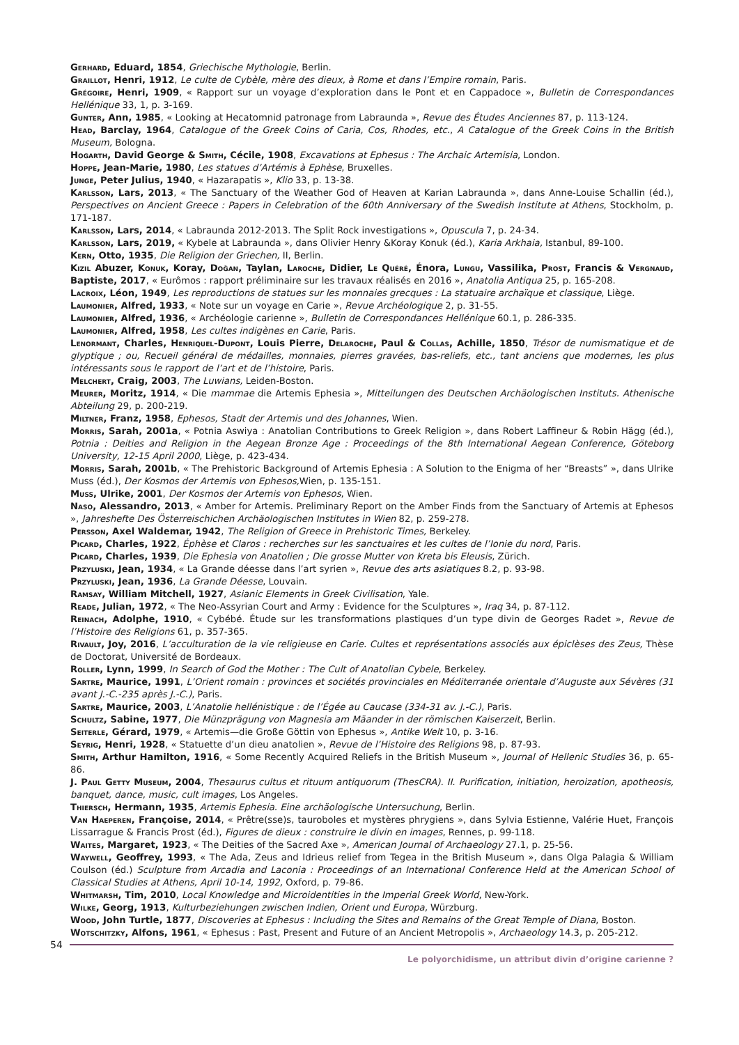Gerhard, Eduard, 1854, Griechische Mythologie, Berlin.
Graillot, Henri, 1912, Le culte de Cybèle, mère des dieux, à Rome et dans l’Empire romain, Paris.
Grégoire, Henri, 1909, « Rapport sur un voyage d’exploration dans le Pont et en Cappadoce », Bulletin de Correspondances Hellénique 33, 1, p. 3-169.
Gunter, Ann, 1985, « Looking at Hecatomnid patronage from Labraunda », Revue des Études Anciennes 87, p. 113-124.
Head, Barclay, 1964, Catalogue of the Greek Coins of Caria, Cos, Rhodes, etc., A Catalogue of the Greek Coins in the British Museum, Bologna.
Hogarth, David George & Smith, Cécile, 1908, Excavations at Ephesus : The Archaic Artemisia, London.
Hoppe, Jean-Marie, 1980, Les statues d’Artémis à Ephèse, Bruxelles.
Junge, Peter Julius, 1940, « Hazarapatis », Klio 33, p. 13-38.
Karlsson, Lars, 2013, « The Sanctuary of the Weather God of Heaven at Karian Labraunda », dans Anne-Louise Schallin (éd.), Perspectives on Ancient Greece : Papers in Celebration of the 60th Anniversary of the Swedish Institute at Athens, Stockholm, p. 171-187.
Karlsson, Lars, 2014, « Labraunda 2012-2013. The Split Rock investigations », Opuscula 7, p. 24-34.
Karlsson, Lars, 2019, « Kybele at Labraunda », dans Olivier Henry &Koray Konuk (éd.), Karia Arkhaia, Istanbul, 89-100.
Kern, Otto, 1935, Die Religion der Griechen, II, Berlin.
Kizil Abuzer, Konuk, Koray, Doğan, Taylan, Laroche, Didier, Le Quéré, Énora, Lungu, Vassilika, Prost, Francis & Vergnaud, Baptiste, 2017, « Eurômos : rapport préliminaire sur les travaux réalisés en 2016 », Anatolia Antiqua 25, p. 165-208.
Lacroix, Léon, 1949, Les reproductions de statues sur les monnaies grecques : La statuaire archaïque et classique, Liège.
Laumonier, Alfred, 1933, « Note sur un voyage en Carie », Revue Archéologique 2, p. 31-55.
Laumonier, Alfred, 1936, « Archéologie carienne », Bulletin de Correspondances Hellénique 60.1, p. 286-335.
Laumonier, Alfred, 1958, Les cultes indigènes en Carie, Paris.
Lenormant, Charles, Henriquel-Dupont, Louis Pierre, Delaroche, Paul & Collas, Achille, 1850, Trésor de numismatique et de glyptique ; ou, Recueil général de médailles, monnaies, pierres gravées, bas-reliefs, etc., tant anciens que modernes, les plus intéressants sous le rapport de l’art et de l’histoire, Paris.
Melchert, Craig, 2003, The Luwians, Leiden-Boston.
Meurer, Moritz, 1914, « Die mammae die Artemis Ephesia », Mitteilungen des Deutschen Archäologischen Instituts. Athenische Abteilung 29, p. 200-219.
Miltner, Franz, 1958, Ephesos, Stadt der Artemis und des Johannes, Wien.
Morris, Sarah, 2001a, « Potnia Aswiya : Anatolian Contributions to Greek Religion », dans Robert Laffineur & Robin Hägg (éd.), Potnia : Deities and Religion in the Aegean Bronze Age : Proceedings of the 8th International Aegean Conference, Göteborg University, 12-15 April 2000, Liège, p. 423-434.
Morris, Sarah, 2001b, « The Prehistoric Background of Artemis Ephesia : A Solution to the Enigma of her “Breasts” », dans Ulrike Muss (éd.), Der Kosmos der Artemis von Ephesos, Wien, p. 135-151.
Muss, Ulrike, 2001, Der Kosmos der Artemis von Ephesos, Wien.
Naso, Alessandro, 2013, « Amber for Artemis. Preliminary Report on the Amber Finds from the Sanctuary of Artemis at Ephesos », Jahreshefte Des Österreischichen Archäologischen Institutes in Wien 82, p. 259-278.
Persson, Axel Waldemar, 1942, The Religion of Greece in Prehistoric Times, Berkeley.
Picard, Charles, 1922, Éphèse et Claros : recherches sur les sanctuaires et les cultes de l’Ionie du nord, Paris.
Picard, Charles, 1939, Die Ephesia von Anatolien ; Die grosse Mutter von Kreta bis Eleusis, Zürich.
Przyluski, Jean, 1934, « La Grande déesse dans l’art syrien », Revue des arts asiatiques 8.2, p. 93-98.
Przyluski, Jean, 1936, La Grande Déesse, Louvain.
Ramsay, William Mitchell, 1927, Asianic Elements in Greek Civilisation, Yale.
Reade, Julian, 1972, « The Neo-Assyrian Court and Army : Evidence for the Sculptures », Iraq 34, p. 87-112.
Reinach, Adolphe, 1910, « Cybébé. Étude sur les transformations plastiques d’un type divin de Georges Radet », Revue de l’Histoire des Religions 61, p. 357-365.
Rivault, Joy, 2016, L’acculturation de la vie religieuse en Carie. Cultes et représentations associés aux épiclèses des Zeus, Thèse de Doctorat, Université de Bordeaux.
Roller, Lynn, 1999, In Search of God the Mother : The Cult of Anatolian Cybele, Berkeley.
Sartre, Maurice, 1991, L’Orient romain : provinces et sociétés provinciales en Méditerranée orientale d’Auguste aux Sévères (31 avant J.-C.-235 après J.-C.), Paris.
Sartre, Maurice, 2003, L’Anatolie hellénistique : de l’Égée au Caucase (334-31 av. J.-C.), Paris.
Schultz, Sabine, 1977, Die Münzprägung von Magnesia am Mäander in der römischen Kaiserzeit, Berlin.
Seiterle, Gérard, 1979, « Artemis—die Große Göttin von Ephesus », Antike Welt 10, p. 3-16.
Seyrig, Henri, 1928, « Statuette d’un dieu anatolien », Revue de l’Histoire des Religions 98, p. 87-93.
Smith, Arthur Hamilton, 1916, « Some Recently Acquired Reliefs in the British Museum », Journal of Hellenic Studies 36, p. 65-86.
J. Paul Getty Museum, 2004, Thesaurus cultus et rituum antiquorum (ThesCRA). II. Purification, initiation, heroization, apotheosis, banquet, dance, music, cult images, Los Angeles.
Thiersch, Hermann, 1935, Artemis Ephesia. Eine archäologische Untersuchung, Berlin.
Van Haeperen, Françoise, 2014, « Prêtre(sse)s, tauroboles et mystères phrygiens », dans Sylvia Estienne, Valérie Huet, François Lissarrague & Francis Prost (éd.), Figures de dieux : construire le divin en images, Rennes, p. 99-118.
Waites, Margaret, 1923, « The Deities of the Sacred Axe », American Journal of Archaeology 27.1, p. 25-56.
Waywell, Geoffrey, 1993, « The Ada, Zeus and Idrieus relief from Tegea in the British Museum », dans Olga Palagia & William Coulson (éd.) Sculpture from Arcadia and Laconia : Proceedings of an International Conference Held at the American School of Classical Studies at Athens, April 10-14, 1992, Oxford, p. 79-86.
Whitmarsh, Tim, 2010, Local Knowledge and Microidentities in the Imperial Greek World, New-York.
Wilke, Georg, 1913, Kulturbeziehungen zwischen Indien, Orient und Europa, Würzburg.
Wood, John Turtle, 1877, Discoveries at Ephesus : Including the Sites and Remains of the Great Temple of Diana, Boston.
Wotschitzky, Alfons, 1961, « Ephesus : Past, Present and Future of an Ancient Metropolis », Archaeology 14.3, p. 205-212.
54
Le polyorchidisme, un attribut divin d’origine carienne ?